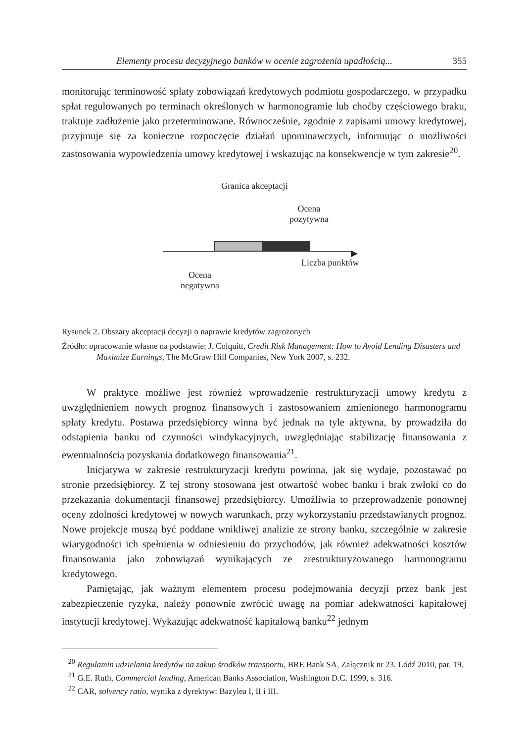Elementy procesu decyzyjnego banków w ocenie zagrożenia upadłością... 355
monitorując terminowość spłaty zobowiązań kredytowych podmiotu gospodarczego, w przypadku spłat regulowanych po terminach określonych w harmonogramie lub choćby częściowego braku, traktuje zadłużenie jako przeterminowane. Równocześnie, zgodnie z zapisami umowy kredytowej, przyjmuje się za konieczne rozpoczęcie działań upominawczych, informując o możliwości zastosowania wypowiedzenia umowy kredytowej i wskazując na konsekwencje w tym zakresie<sup>20</sup>.
Granica akceptacji
Ocena
pozytywna
▶
Liczba punktów
Ocena
negatywna
Rysunek 2. Obszary akceptacji decyzji o naprawie kredytów zagrożonych
Źródło: opracowanie własne na podstawie: J. Colquitt, Credit Risk Management: How to Avoid Lending Disasters and Maximize Earnings, The McGraw Hill Companies, New York 2007, s. 232.
W praktyce możliwe jest również wprowadzenie restrukturyzacji umowy kredytu z uwzględnieniem nowych prognoz finansowych i zastosowaniem zmienionego harmonogramu spłaty kredytu. Postawa przedsiębiorcy winna być jednak na tyle aktywna, by prowadziła do odstąpienia banku od czynności windykacyjnych, uwzględniając stabilizację finansowania z ewentualnością pozyskania dodatkowego finansowania<sup>21</sup>.
Inicjatywa w zakresie restrukturyzacji kredytu powinna, jak się wydaje, pozostawać po stronie przedsiębiorcy. Z tej strony stosowana jest otwartość wobec banku i brak zwłoki co do przekazania dokumentacji finansowej przedsiębiorcy. Umożliwia to przeprowadzenie ponownej oceny zdolności kredytowej w nowych warunkach, przy wykorzystaniu przedstawianych prognoz. Nowe projekcje muszą być poddane wnikliwej analizie ze strony banku, szczególnie w zakresie wiarygodności ich spełnienia w odniesieniu do przychodów, jak również adekwatności kosztów finansowania jako zobowiązań wynikających ze zrestrukturyzowanego harmonogramu kredytowego.
Pamiętając, jak ważnym elementem procesu podejmowania decyzji przez bank jest zabezpieczenie ryzyka, należy ponownie zwrócić uwagę na pomiar adekwatności kapitałowej instytucji kredytowej. Wykazując adekwatność kapitałową banku<sup>22</sup> jednym
<sup>20</sup> Regulamin udzielania kredytów na zakup środków transportu, BRE Bank SA, Załącznik nr 23, Łódź 2010, par. 19.
<sup>21</sup> G.E. Ruth, Commercial lending, American Banks Association, Washington D.C. 1999, s. 316.
<sup>22</sup> CAR, solvency ratio, wynika z dyrektyw: Bazylea I, II i III.